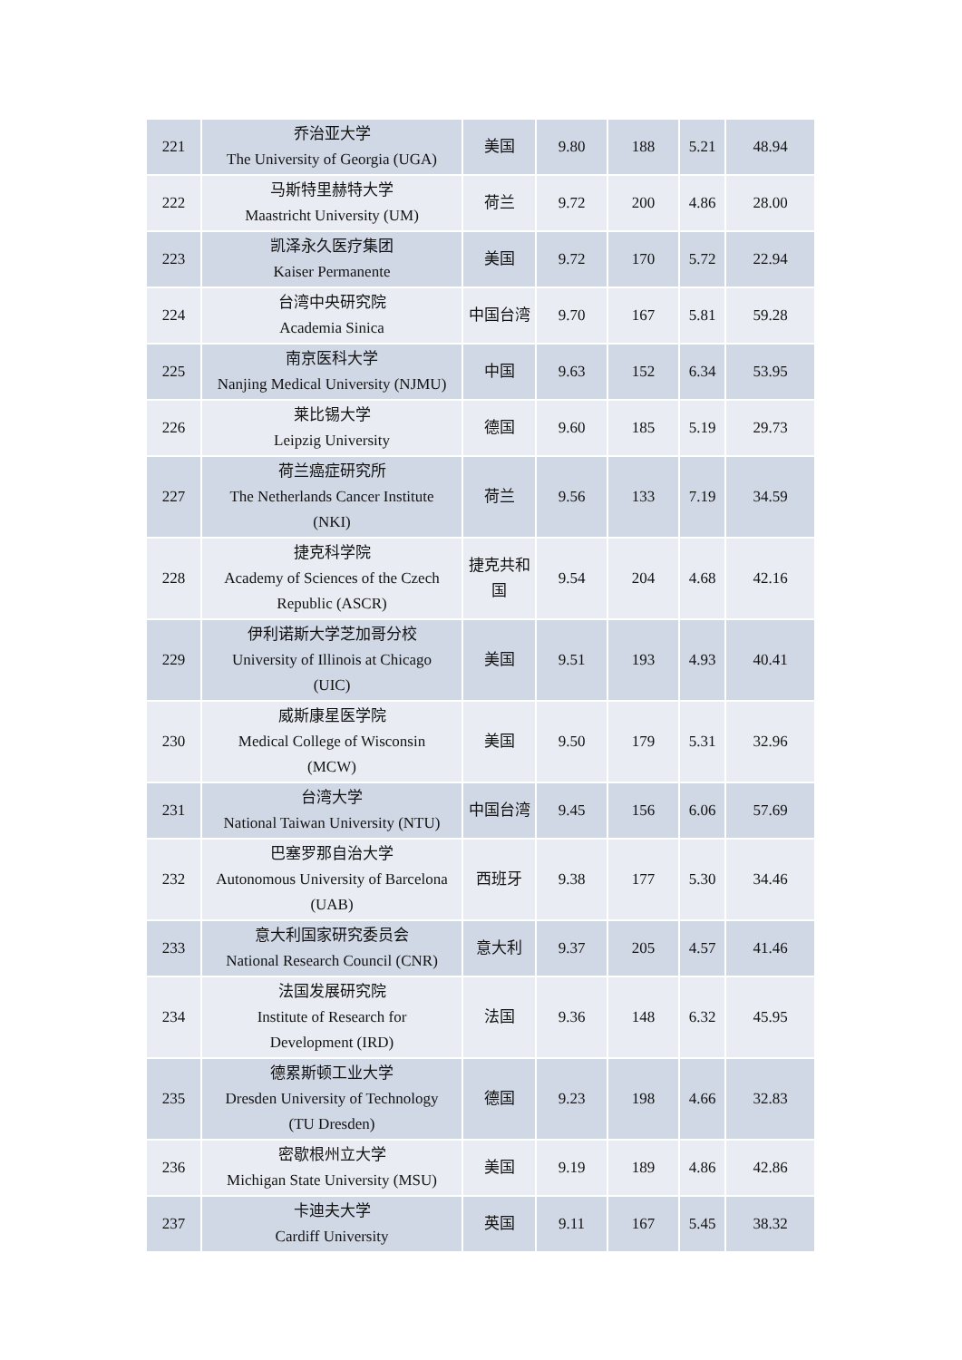| 221 | 乔治亚大学 The University of Georgia (UGA) | 美国 | 9.80 | 188 | 5.21 | 48.94 |
| 222 | 马斯特里赫特大学 Maastricht University (UM) | 荷兰 | 9.72 | 200 | 4.86 | 28.00 |
| 223 | 凯泽永久医疗集团 Kaiser Permanente | 美国 | 9.72 | 170 | 5.72 | 22.94 |
| 224 | 台湾中央研究院 Academia Sinica | 中国台湾 | 9.70 | 167 | 5.81 | 59.28 |
| 225 | 南京医科大学 Nanjing Medical University (NJMU) | 中国 | 9.63 | 152 | 6.34 | 53.95 |
| 226 | 莱比锡大学 Leipzig University | 德国 | 9.60 | 185 | 5.19 | 29.73 |
| 227 | 荷兰癌症研究所 The Netherlands Cancer Institute (NKI) | 荷兰 | 9.56 | 133 | 7.19 | 34.59 |
| 228 | 捷克科学院 Academy of Sciences of the Czech Republic (ASCR) | 捷克共和 国 | 9.54 | 204 | 4.68 | 42.16 |
| 229 | 伊利诺斯大学芝加哥分校 University of Illinois at Chicago (UIC) | 美国 | 9.51 | 193 | 4.93 | 40.41 |
| 230 | 威斯康星医学院 Medical College of Wisconsin (MCW) | 美国 | 9.50 | 179 | 5.31 | 32.96 |
| 231 | 台湾大学 National Taiwan University (NTU) | 中国台湾 | 9.45 | 156 | 6.06 | 57.69 |
| 232 | 巴塞罗那自治大学 Autonomous University of Barcelona (UAB) | 西班牙 | 9.38 | 177 | 5.30 | 34.46 |
| 233 | 意大利国家研究委员会 National Research Council (CNR) | 意大利 | 9.37 | 205 | 4.57 | 41.46 |
| 234 | 法国发展研究院 Institute of Research for Development (IRD) | 法国 | 9.36 | 148 | 6.32 | 45.95 |
| 235 | 德累斯顿工业大学 Dresden University of Technology (TU Dresden) | 德国 | 9.23 | 198 | 4.66 | 32.83 |
| 236 | 密歇根州立大学 Michigan State University (MSU) | 美国 | 9.19 | 189 | 4.86 | 42.86 |
| 237 | 卡迪夫大学 Cardiff University | 英国 | 9.11 | 167 | 5.45 | 38.32 |